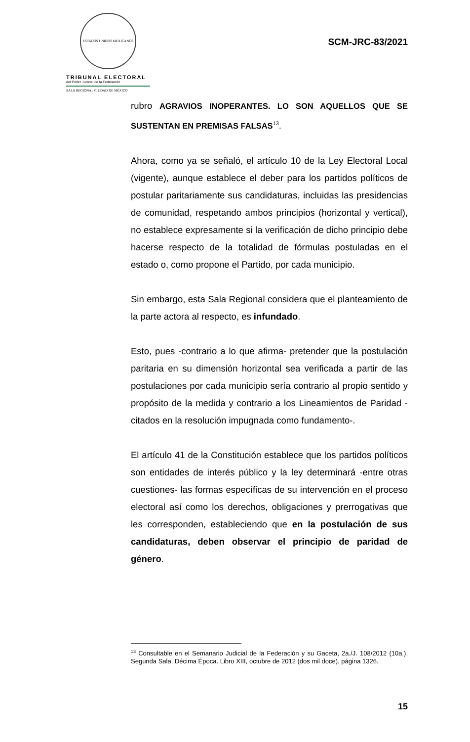ESTADOS UNIDOS MEXICANOS
TRIBUNAL ELECTORAL
del Poder Judicial de la Federación
SALA REGIONAL CIUDAD DE MÉXICO
SCM-JRC-83/2021
rubro AGRAVIOS INOPERANTES. LO SON AQUELLOS QUE SE SUSTENTAN EN PREMISAS FALSAS<sup>13</sup>.
Ahora, como ya se señaló, el artículo 10 de la Ley Electoral Local (vigente), aunque establece el deber para los partidos políticos de postular paritariamente sus candidaturas, incluidas las presidencias de comunidad, respetando ambos principios (horizontal y vertical), no establece expresamente si la verificación de dicho principio debe hacerse respecto de la totalidad de fórmulas postuladas en el estado o, como propone el Partido, por cada municipio.
Sin embargo, esta Sala Regional considera que el planteamiento de la parte actora al respecto, es infundado.
Esto, pues -contrario a lo que afirma- pretender que la postulación paritaria en su dimensión horizontal sea verificada a partir de las postulaciones por cada municipio sería contrario al propio sentido y propósito de la medida y contrario a los Lineamientos de Paridad -citados en la resolución impugnada como fundamento-.
El artículo 41 de la Constitución establece que los partidos políticos son entidades de interés público y la ley determinará -entre otras cuestiones- las formas específicas de su intervención en el proceso electoral así como los derechos, obligaciones y prerrogativas que les corresponden, estableciendo que en la postulación de sus candidaturas, deben observar el principio de paridad de género.
<sup>13</sup> Consultable en el Semanario Judicial de la Federación y su Gaceta, 2a./J. 108/2012 (10a.). Segunda Sala. Décima Época. Libro XIII, octubre de 2012 (dos mil doce), página 1326.
15